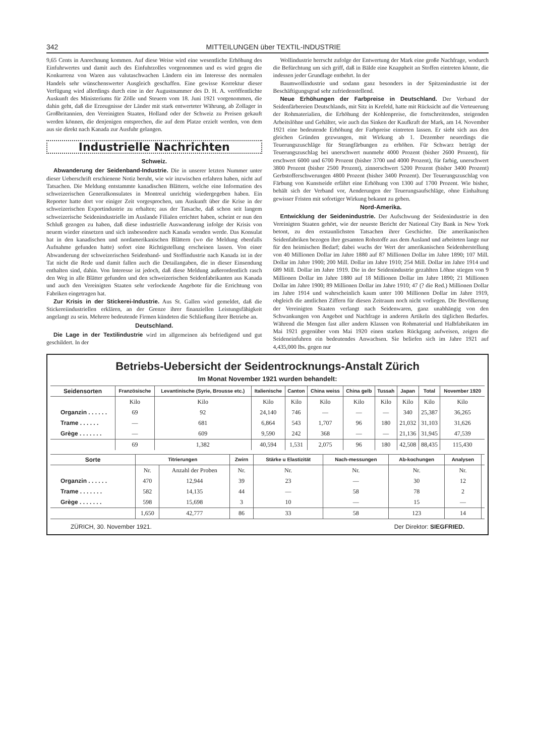342 MITTEILUNGEN über TEXTIL-INDUSTRIE
9,65 Cents in Anrechnung kommen. Auf diese Weise wird eine wesentliche Erhöhung des Einfuhrwertes und damit auch des Einfuhrzolles vorgenommen und es wird gegen die Konkurrenz von Waren aus valutaschwachen Ländern ein im Interesse des normalen Handels sehr wünschenswerter Ausgleich geschaffen. Eine gewisse Korrektur dieser Verfügung wird allerdings durch eine in der Augustnummer des D. H. A. veröffentlichte Auskunft des Ministeriums für Zölle und Steuern vom 18. Juni 1921 vorgenommen, die dahin geht, daß die Erzeugnisse der Länder mit stark entwerteter Währung, ab Zollager in Großbritannien, den Vereinigten Staaten, Holland oder der Schweiz zu Preisen gekauft werden können, die denjenigen entsprechen, die auf dem Platze erzielt werden, von dem aus sie direkt nach Kanada zur Ausfuhr gelangen.
Industrielle Nachrichten
Schweiz.
Abwanderung der Seidenband-Industrie. Die in unserer letzten Nummer unter dieser Ueberschrift erschienene Notiz beruht, wie wir inzwischen erfahren haben, nicht auf Tatsachen. Die Meldung entstammte kanadischen Blättern, welche eine Information des schweizerischen Generalkonsulates in Montreal unrichtig wiedergegeben haben. Ein Reporter hatte dort vor einiger Zeit vorgesprochen, um Auskunft über die Krise in der schweizerischen Exportindustrie zu erhalten; aus der Tatsache, daß schon seit langem schweizerische Seidenindustrielle im Auslande Filialen errichtet haben, scheint er nun den Schluß gezogen zu haben, daß diese industrielle Auswanderung infolge der Krisis von neuem wieder einsetzen und sich insbesondere nach Kanada wenden werde. Das Konsulat hat in den kanadischen und nordamerikanischen Blättern (wo die Meldung ebenfalls Aufnahme gefunden hatte) sofort eine Richtigstellung erscheinen lassen. Von einer Abwanderung der schweizerischen Seidenband- und Stoffindustrie nach Kanada ist in der Tat nicht die Rede und damit fallen auch die Detailangaben, die in dieser Einsendung enthalten sind, dahin. Von Interesse ist jedoch, daß diese Meldung außerordentlich rasch den Weg in alle Blätter gefunden und den schweizerischen Seidenfabrikanten aus Kanada und auch den Vereinigten Staaten sehr verlockende Angebote für die Errichtung von Fabriken eingetragen hat.
Zur Krisis in der Stickerei-Industrie. Aus St. Gallen wird gemeldet, daß die Stickereiindustriellen erklären, an der Grenze ihrer finanziellen Leistungsfähigkeit angelangt zu sein. Mehrere bedeutende Firmen kündeten die Schließung ihrer Betriebe an.
Deutschland.
Die Lage in der Textilindustrie wird im allgemeinen als befriedigend und gut geschildert. In der
Wollindustrie herrscht zufolge der Entwertung der Mark eine große Nachfrage, wodurch die Befürchtung um sich griff, daß in Bälde eine Knappheit an Stoffen eintreten könnte, die indessen jeder Grundlage entbehrt. In der
Baumwollindustrie und sodann ganz besonders in der Spitzenindustrie ist der Beschäftigungsgrad sehr zufriedenstellend.
Neue Erhöhungen der Farbpreise in Deutschland. Der Verband der Seidenfärbereien Deutschlands, mit Sitz in Krefeld, hatte mit Rücksicht auf die Verteuerung der Rohmaterialien, die Erhöhung der Kohlenpreise, die fortschreitenden, steigenden Arbeitslöhne und Gehälter, wie auch das Sinken der Kaufkraft der Mark, am 14. November 1921 eine bedeutende Erhöhung der Farbpreise eintreten lassen. Er sieht sich aus den gleichen Gründen gezwungen, mit Wirkung ab 1. Dezember neuerdings die Teuerungszuschläge für Strangfärbungen zu erhöhen. Für Schwarz beträgt der Teuerungszuschlag bei unerschwert nunmehr 4000 Prozent (bisher 2600 Prozent), für erschwert 6000 und 6700 Prozent (bisher 3700 und 4000 Prozent), für farbig, unerschwert 3800 Prozent (bisher 2500 Prozent), zinnerschwert 5200 Prozent (bisher 3400 Prozent) Gerbstofferschwerungen 4800 Prozent (bisher 3400 Prozent). Der Teuerungszuschlag von Färbung von Kunstseide erfährt eine Erhöhung von 1300 auf 1700 Prozent. Wie bisher, behält sich der Verband vor, Aenderungen der Teuerungsaufschläge, ohne Einhaltung gewisser Fristen mit sofortiger Wirkung bekannt zu geben.
Nord-Amerika.
Entwicklung der Seidenindustrie. Der Aufschwung der Seidenindustrie in den Vereinigten Staaten gehört, wie der neueste Bericht der National City Bank in New York betont, zu den erstaunlichsten Tatsachen ihrer Geschichte. Die amerikanischen Seidenfabriken bezogen ihre gesamten Rohstoffe aus dem Ausland und arbeiteten lange nur für den heimischen Bedarf; dabei wuchs der Wert der amerikanischen Seidenherstellung von 40 Millionen Dollar im Jahre 1880 auf 87 Millionen Dollar im Jahre 1890; 107 Mill. Dollar im Jahre 1900; 200 Mill. Dollar im Jahre 1910; 254 Mill. Dollar im Jahre 1914 und 689 Mill. Dollar im Jahre 1919. Die in der Seidenindustrie gezahlten Löhne stiegen von 9 Millionen Dollar im Jahre 1880 auf 18 Millionen Dollar im Jahre 1890; 21 Millionen Dollar im Jahre 1900; 89 Millionen Dollar im Jahre 1910; 47 (? die Red.) Millionen Dollar im Jahre 1914 und wahrscheinlich kaum unter 100 Millionen Dollar im Jahre 1919, obgleich die amtlichen Ziffern für diesen Zeitraum noch nicht vorliegen. Die Bevölkerung der Vereinigten Staaten verlangt nach Seidenwaren, ganz unabhängig von den Schwankungen von Angebot und Nachfrage in anderen Artikeln des täglichen Bedarfes. Während die Mengen fast aller andern Klassen von Rohmaterial und Halbfabrikaten im Mai 1921 gegenüber vom Mai 1920 einen starken Rückgang aufweisen, zeigen die Seideneinfuhren ein bedeutendes Anwachsen. Sie beliefen sich im Jahre 1921 auf 4,435,000 lbs. gegen nur
Betriebs-Uebersicht der Seidentrocknungs-Anstalt Zürich
Im Monat November 1921 wurden behandelt:
| Seidensorten | Französische | Levantinische (Syrie, Brousse etc.) | Italienische | Canton | China weiss | China gelb | Tussah | Japan | Total | November 1920 |
| --- | --- | --- | --- | --- | --- | --- | --- | --- | --- | --- |
| | Kilo | Kilo | Kilo | Kilo | Kilo | Kilo | Kilo | Kilo | Kilo | Kilo |
| Organzin . . . . . . | 69 | 92 | 24,140 | 746 | — | — | — | 340 | 25,387 | 36,265 |
| Trame . . . . . . | — | 681 | 6,864 | 543 | 1,707 | 96 | 180 | 21,032 | 31,103 | 31,626 |
| Grège . . . . . . . | — | 609 | 9,590 | 242 | 368 | — | — | 21,136 | 31,945 | 47,539 |
| | 69 | 1,382 | 40,594 | 1,531 | 2,075 | 96 | 180 | 42,508 | 88,435 | 115,430 |
| Sorte | Titrierungen | | Zwirn | Stärke u Elastizität | Nach-messungen | Ab-kochungen | Analysen | |
| --- | --- | --- | --- | --- | --- | --- | --- | --- |
| | Nr. | Anzahl der Proben | Nr. | Nr. | Nr. | Nr. | Nr. | |
| Organzin . . . . . . | 470 | 12,944 | 39 | 23 | — | 30 | 12 | |
| Trame . . . . . . . | 582 | 14,135 | 44 | — | 58 | 78 | 2 | |
| Grège . . . . . . . | 598 | 15,698 | 3 | 10 | — | 15 | — | |
| | 1,650 | 42,777 | 86 | 33 | 58 | 123 | 14 | |
ZÜRICH, 30. November 1921. Der Direktor: SIEGFRIED.